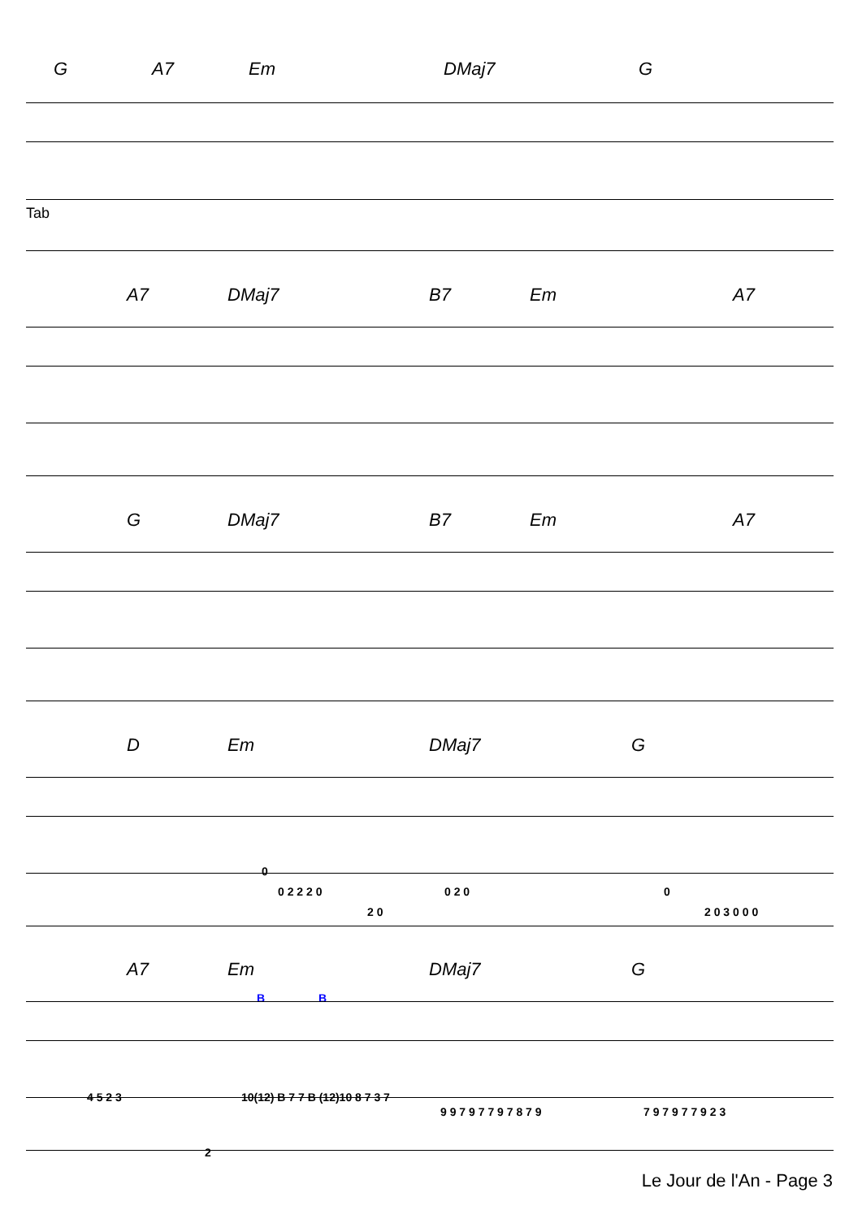G A7 Em DMaj7 G
Tab
A7 DMaj7 B7 Em A7
G DMaj7 B7 Em A7
D Em DMaj7 G
0
0 2 2 2 0
2 0
0 2 0 0
2 0 3 0 0 0
A7 Em DMaj7 G
B B
4 5 2 3 10(12) B 7 7 B (12)10 8 7 3 7
9 9 7 9 7 7 9 7 8 7 9 7 9 7 9 7 7 9 2 3
2
Le Jour de l'An - Page 3